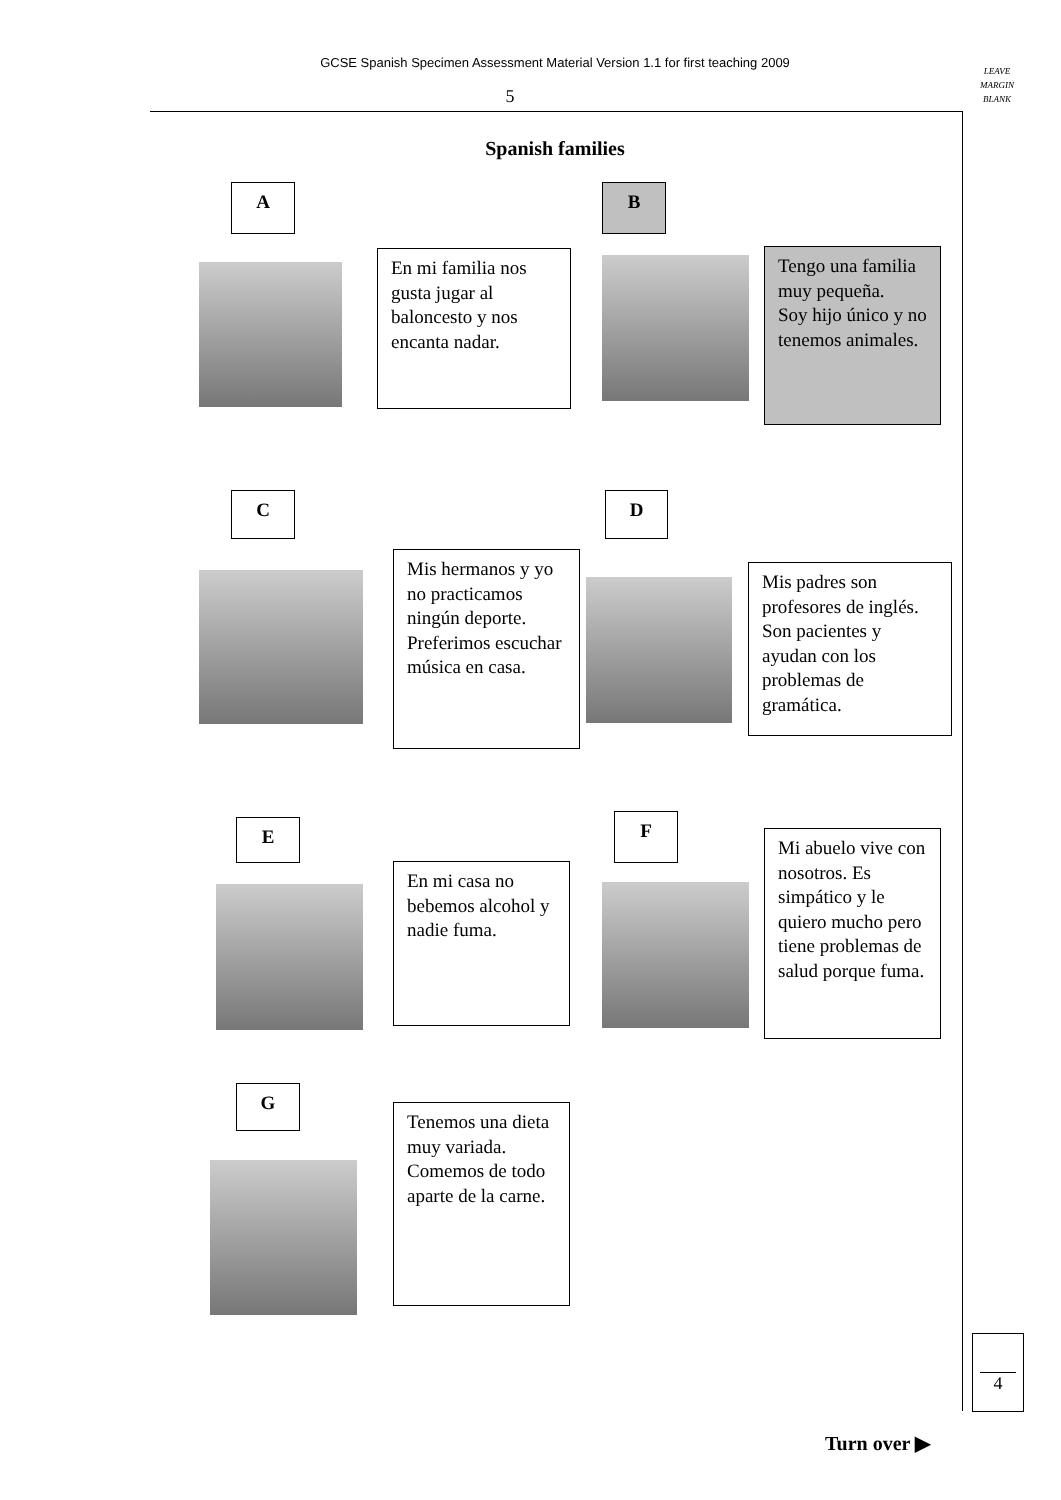GCSE Spanish Specimen Assessment Material Version 1.1 for first teaching 2009
LEAVE
MARGIN
BLANK
5
Spanish families
A
En mi familia nos gusta jugar al baloncesto y nos encanta nadar.
B
Tengo una familia muy pequeña.
Soy hijo único y no tenemos animales.
C
Mis hermanos y yo no practicamos ningún deporte. Preferimos escuchar música en casa.
D
Mis padres son profesores de inglés. Son pacientes y ayudan con los problemas de gramática.
E
En mi casa no bebemos alcohol y nadie fuma.
F
Mi abuelo vive con nosotros. Es simpático y le quiero mucho pero tiene problemas de salud porque fuma.
G
Tenemos una dieta muy variada. Comemos de todo aparte de la carne.
4
Turn over ▶